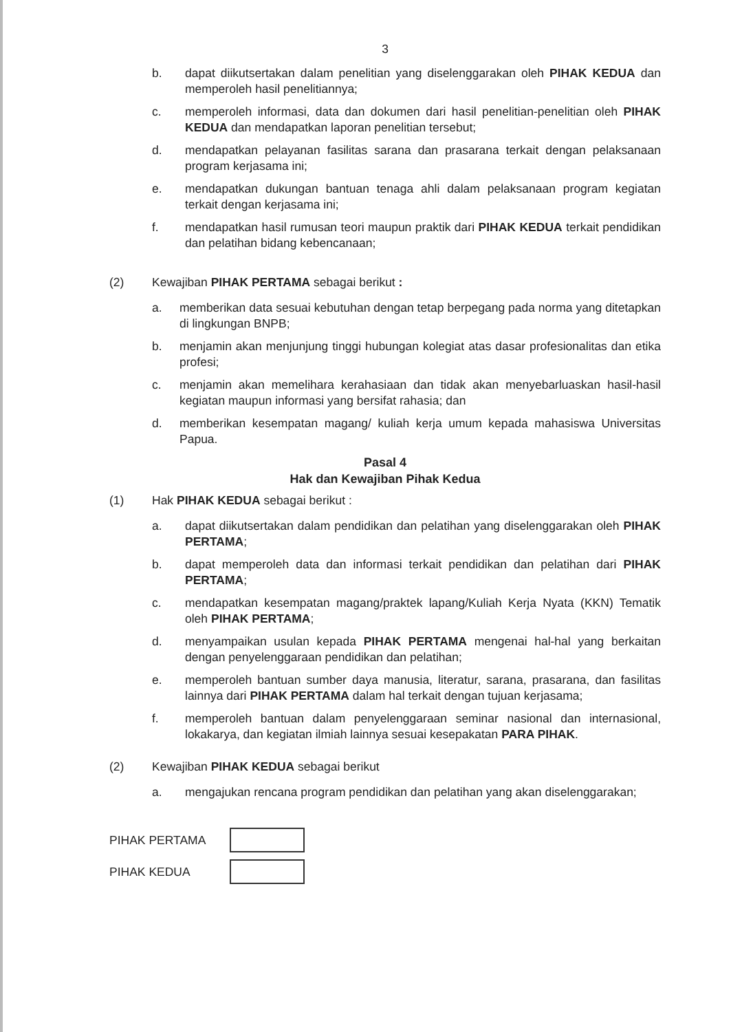3
b. dapat diikutsertakan dalam penelitian yang diselenggarakan oleh PIHAK KEDUA dan memperoleh hasil penelitiannya;
c. memperoleh informasi, data dan dokumen dari hasil penelitian-penelitian oleh PIHAK KEDUA dan mendapatkan laporan penelitian tersebut;
d. mendapatkan pelayanan fasilitas sarana dan prasarana terkait dengan pelaksanaan program kerjasama ini;
e. mendapatkan dukungan bantuan tenaga ahli dalam pelaksanaan program kegiatan terkait dengan kerjasama ini;
f. mendapatkan hasil rumusan teori maupun praktik dari PIHAK KEDUA terkait pendidikan dan pelatihan bidang kebencanaan;
(2) Kewajiban PIHAK PERTAMA sebagai berikut :
a. memberikan data sesuai kebutuhan dengan tetap berpegang pada norma yang ditetapkan di lingkungan BNPB;
b. menjamin akan menjunjung tinggi hubungan kolegiat atas dasar profesionalitas dan etika profesi;
c. menjamin akan memelihara kerahasiaan dan tidak akan menyebarluaskan hasil-hasil kegiatan maupun informasi yang bersifat rahasia; dan
d. memberikan kesempatan magang/ kuliah kerja umum kepada mahasiswa Universitas Papua.
Pasal 4
Hak dan Kewajiban Pihak Kedua
(1) Hak PIHAK KEDUA sebagai berikut :
a. dapat diikutsertakan dalam pendidikan dan pelatihan yang diselenggarakan oleh PIHAK PERTAMA;
b. dapat memperoleh data dan informasi terkait pendidikan dan pelatihan dari PIHAK PERTAMA;
c. mendapatkan kesempatan magang/praktek lapang/Kuliah Kerja Nyata (KKN) Tematik oleh PIHAK PERTAMA;
d. menyampaikan usulan kepada PIHAK PERTAMA mengenai hal-hal yang berkaitan dengan penyelenggaraan pendidikan dan pelatihan;
e. memperoleh bantuan sumber daya manusia, literatur, sarana, prasarana, dan fasilitas lainnya dari PIHAK PERTAMA dalam hal terkait dengan tujuan kerjasama;
f. memperoleh bantuan dalam penyelenggaraan seminar nasional dan internasional, lokakarya, dan kegiatan ilmiah lainnya sesuai kesepakatan PARA PIHAK.
(2) Kewajiban PIHAK KEDUA sebagai berikut
a. mengajukan rencana program pendidikan dan pelatihan yang akan diselenggarakan;
PIHAK PERTAMA
PIHAK KEDUA